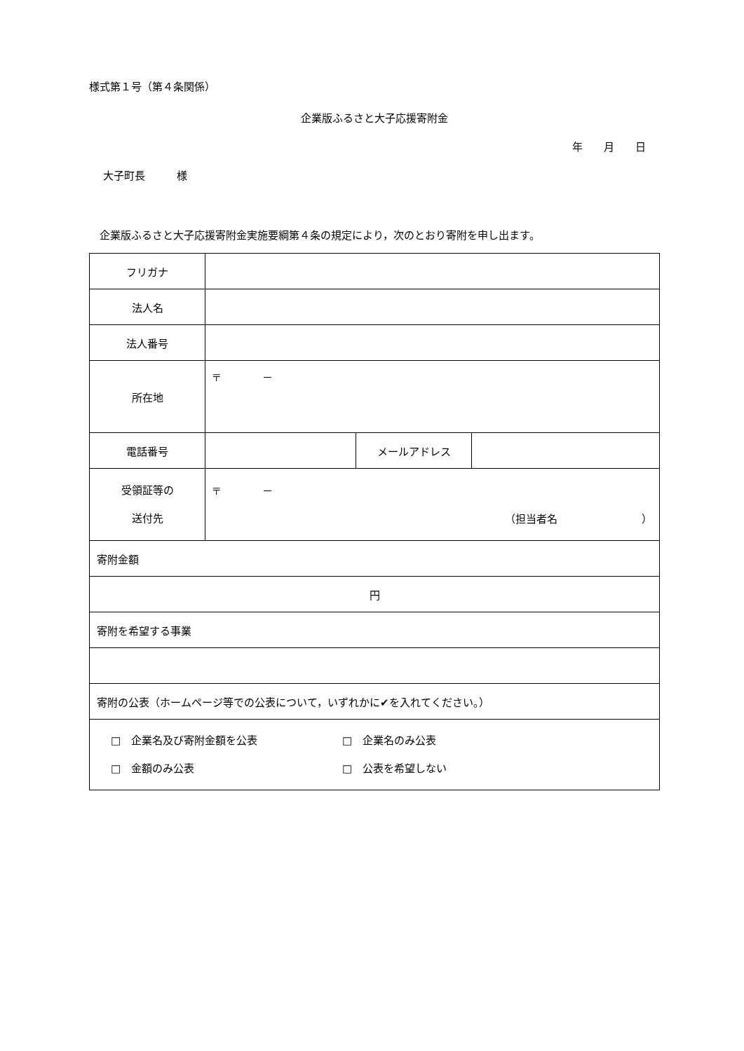様式第１号（第４条関係）
企業版ふるさと大子応援寄附金
年　　月　　日
大子町長　　　様
　企業版ふるさと大子応援寄附金実施要綱第４条の規定により，次のとおり寄附を申し出ます。
| フリガナ | | | |
| 法人名 | | | |
| 法人番号 | | | |
| 所在地 | 〒 － | | |
| 電話番号 | | メールアドレス | |
| 受領証等の 送付先 | 〒 － （担当者名 ） | | |
| 寄附金額 | | | |
| 円 | | | |
| 寄附を希望する事業 | | | |
| 寄附の公表（ホームページ等での公表について，いずれかに✔を入れてください。） | | | |
| □ 企業名及び寄附金額を公表 □ 企業名のみ公表 □ 金額のみ公表 □ 公表を希望しない | | | |